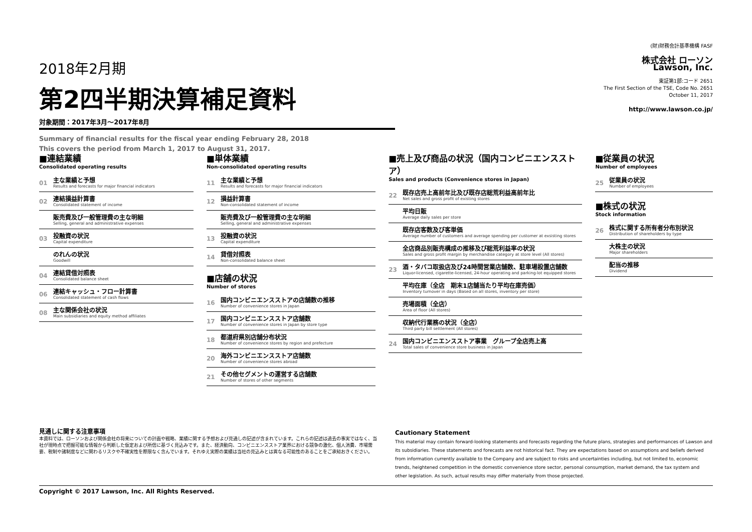2018年2月期
第2四半期決算補足資料
対象期間：2017年3月～2017年8月
Summary of financial results for the fiscal year ending February 28, 2018
This covers the period from March 1, 2017 to August 31, 2017.
(財)財務会計基準機構 FASF
株式会社 ローソン
Lawson, Inc.
東証第1部:コード 2651
The First Section of the TSE, Code No. 2651
October 11, 2017
http://www.lawson.co.jp/
■連結業績
Consolidated operating results
01
主な業績と予想
Results and forecasts for major financial indicators
02
連結損益計算書
Consolidated statement of income
販売費及び一般管理費の主な明細
Selling, general and administrative expenses
03
投融資の状況
Capital expenditure
のれんの状況
Goodwill
04
連結貸借対照表
Consolidated balance sheet
06
連結キャッシュ・フロー計算書
Consolidated statement of cash flows
08
主な関係会社の状況
Main subsidiaries and equity method affiliates
■単体業績
Non-consolidated operating results
11
主な業績と予想
Results and forecasts for major financial indicators
12
損益計算書
Non-consolidated statement of income
販売費及び一般管理費の主な明細
Selling, general and administrative expenses
13
投融資の状況
Capital expenditure
14
貸借対照表
Non-consolidated balance sheet
■店舗の状況
Number of stores
16
国内コンビニエンスストアの店舗数の推移
Number of convenience stores in Japan
17
国内コンビニエンスストア店舗数
Number of convenience stores in Japan by store type
18
都道府県別店舗分布状況
Number of convenience stores by region and prefecture
20
海外コンビニエンスストア店舗数
Number of convenience stores abroad
21
その他セグメントの運営する店舗数
Number of stores of other segments
■売上及び商品の状況（国内コンビニエンスストア）
Sales and products (Convenience stores in Japan)
22
既存店売上高前年比及び既存店総荒利益高前年比
Net sales and gross profit of existing stores
平均日販
Average daily sales per store
既存店客数及び客単価
Average number of customers and average spending per customer at exsisting stores
全店商品別販売構成の推移及び総荒利益率の状況
Sales and gross profit margin by merchandise category at store level (All stores)
23
酒・タバコ取扱店及び24時間営業店舗数、駐車場設置店舗数
Liquor-licensed, cigarette-licensed, 24-hour operating and parking-lot equipped stores
平均在庫（全店　期末1店舗当たり平均在庫売価）
Inventory turnover in days (Based on all stores, inventory per store)
売場面積（全店）
Area of floor (All stores)
収納代行業務の状況（全店）
Third party bill settlement (All stores)
24
国内コンビニエンスストア事業　グループ全店売上高
Total sales of convenience store business in Japan
■従業員の状況
Number of employees
25
従業員の状況
Number of employees
■株式の状況
Stock information
26
株式に関する所有者分布別状況
Distribution of shareholders by type
大株主の状況
Major shareholders
配当の推移
Dividend
見通しに関する注意事項
本資料では、ローソンおよび関係会社の将来についての計画や戦略、業績に関する予想および見通しの記述が含まれています。これらの記述は過去の事実ではなく、当社が現時点で把握可能な情報から判断した仮定および所信に基づく見込みです。また、経済動向、コンビニエンスストア業界における競争の激化、個人消費、市場需要、税制や諸制度などに関わるリスクや不確実性を際限なく含んでいます。それゆえ実際の業績は当社の見込みとは異なる可能性のあることをご承知おきください。
Cautionary Statement
This material may contain forward-looking statements and forecasts regarding the future plans, strategies and performances of Lawson and its subsidiaries. These statements and forecasts are not historical fact. They are expectations based on assumptions and beliefs derived from information currently available to the Company and are subject to risks and uncertainties including, but not limited to, economic trends, heightened competition in the domestic convenience store sector, personal consumption, market demand, the tax system and other legislation. As such, actual results may differ materially from those projected.
Copyright © 2017 Lawson, Inc. All Rights Reserved.